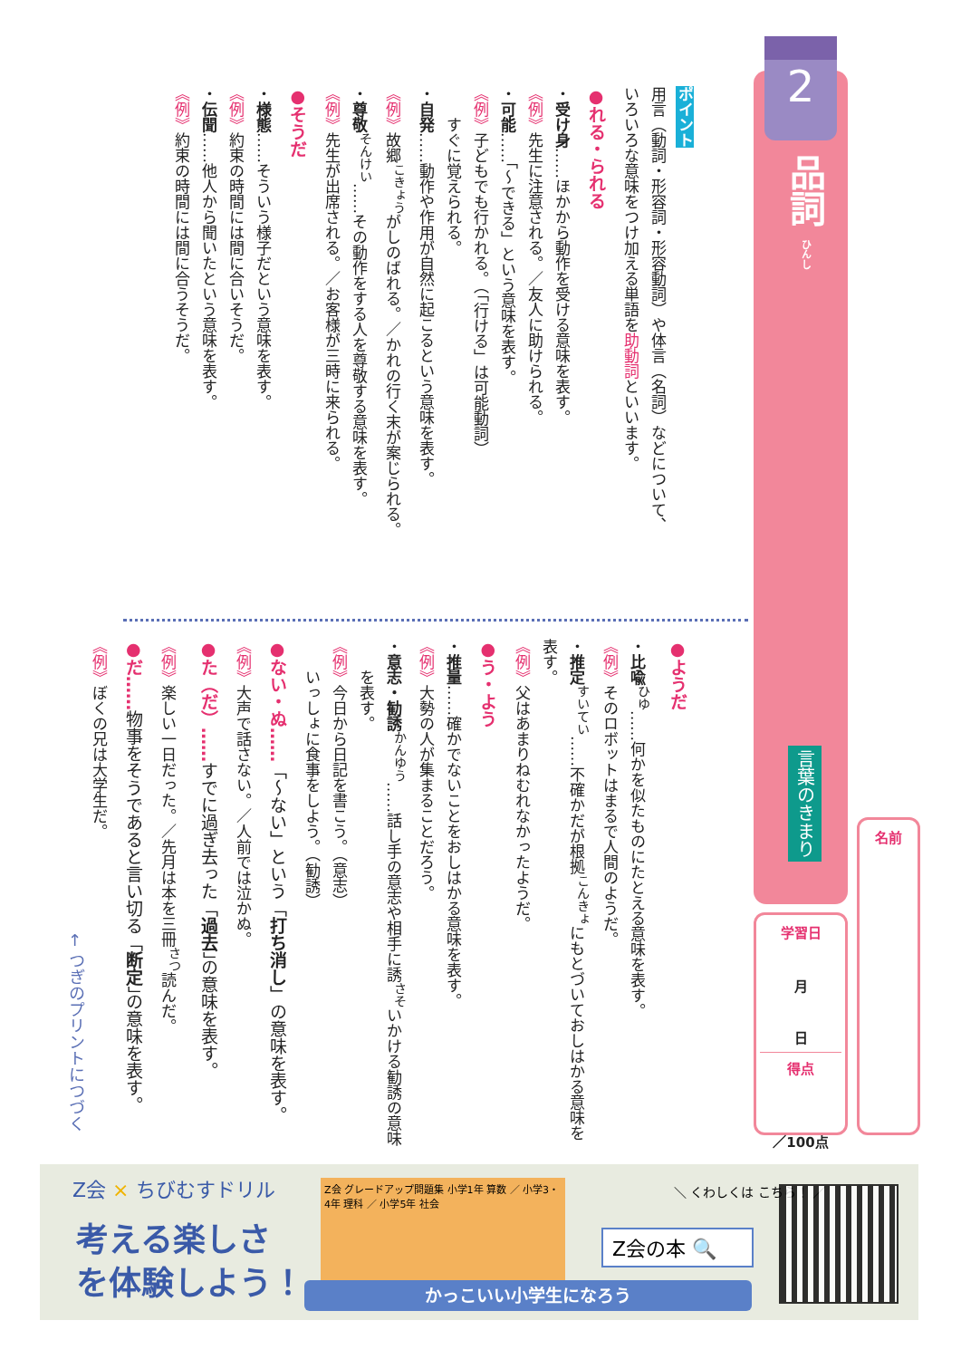2
品詞 ひんし
言葉のきまり
学習日
月
日
得点
／100点
名前
ポイント
用言（動詞・形容詞・形容動詞）や体言（名詞）などについて、
いろいろな意味をつけ加える単語を助動詞といいます。
●れる・られる
・受け身……ほかから動作を受ける意味を表す。
《例》先生に注意される。／友人に助けられる。
・可能……「～できる」という意味を表す。
《例》子どもでも行かれる。（「行ける」は可能動詞）
　　すぐに覚えられる。
・自発……動作や作用が自然に起こるという意味を表す。
《例》故郷<sup>こきょう</sup>がしのばれる。／かれの行く末が案じられる。
・尊敬<sup>そんけい</sup>……その動作をする人を尊敬する意味を表す。
《例》先生が出席される。／お客様が三時に来られる。
●そうだ
・様態……そういう様子だという意味を表す。
《例》約束の時間には間に合いそうだ。
・伝聞……他人から聞いたという意味を表す。
《例》約束の時間には間に合うそうだ。
●ようだ
・比喩<sup>ひゆ</sup>……何かを似たものにたとえる意味を表す。
《例》そのロボットはまるで人間のようだ。
・推定<sup>すいてい</sup>……不確かだが根拠<sup>こんきょ</sup>にもとづいておしはかる意味を表す。
《例》父はあまりねむれなかったようだ。
●う・よう
・推量……確かでないことをおしはかる意味を表す。
《例》大勢の人が集まることだろう。
・意志・勧誘<sup>かんゆう</sup>……話し手の意志や相手に誘<sup>さそ</sup>いかける勧誘の意味
　　を表す。
《例》今日から日記を書こう。（意志）
　　いっしょに食事をしよう。（勧誘）
●ない・ぬ……「～ない」という「打ち消し」の意味を表す。
《例》大声で話さない。／人前では泣かぬ。
●た（だ）……すでに過ぎ去った「過去」の意味を表す。
《例》楽しい一日だった。／先月は本を三冊<sup>さつ</sup>読んだ。
●だ……物事をそうであると言い切る「断定」の意味を表す。
《例》ぼくの兄は大学生だ。
← つぎのプリントにつづく
Z会 × ちびむすドリル
考える楽しさ
を体験しよう！
Z会 グレードアップ問題集 小学1年 算数 ／ 小学3・4年 理科 ／ 小学5年 社会
＼ くわしくは こちら！ ／
Z会の本 🔍
かっこいい小学生になろう